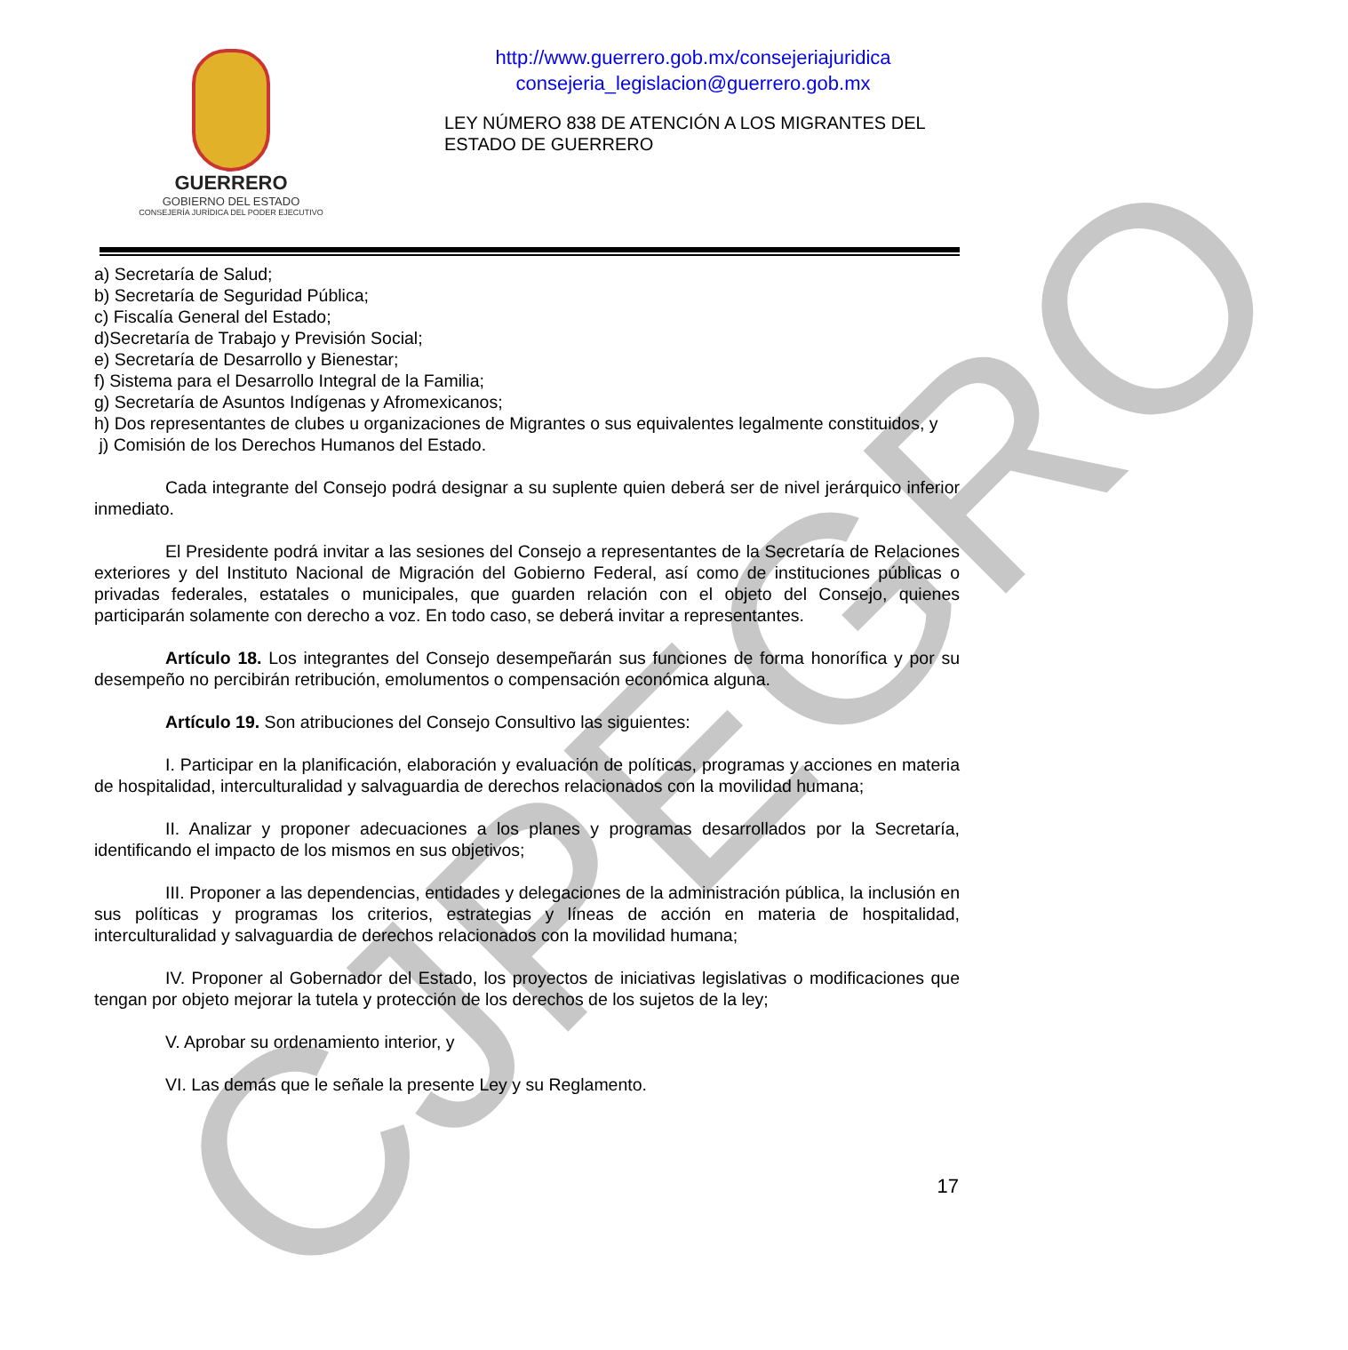GUERRERO
GOBIERNO DEL ESTADO
CONSEJERÍA JURÍDICA DEL PODER EJECUTIVO
http://www.guerrero.gob.mx/consejeriajuridica
consejeria_legislacion@guerrero.gob.mx
LEY NÚMERO 838 DE ATENCIÓN A LOS MIGRANTES DEL ESTADO DE GUERRERO
a) Secretaría de Salud;
b) Secretaría de Seguridad Pública;
c) Fiscalía General del Estado;
d)Secretaría de Trabajo y Previsión Social;
e) Secretaría de Desarrollo y Bienestar;
f) Sistema para el Desarrollo Integral de la Familia;
g) Secretaría de Asuntos Indígenas y Afromexicanos;
h) Dos representantes de clubes u organizaciones de Migrantes o sus equivalentes legalmente constituidos, y
j) Comisión de los Derechos Humanos del Estado.
Cada integrante del Consejo podrá designar a su suplente quien deberá ser de nivel jerárquico inferior inmediato.
El Presidente podrá invitar a las sesiones del Consejo a representantes de la Secretaría de Relaciones exteriores y del Instituto Nacional de Migración del Gobierno Federal, así como de instituciones públicas o privadas federales, estatales o municipales, que guarden relación con el objeto del Consejo, quienes participarán solamente con derecho a voz. En todo caso, se deberá invitar a representantes.
Artículo 18. Los integrantes del Consejo desempeñarán sus funciones de forma honorífica y por su desempeño no percibirán retribución, emolumentos o compensación económica alguna.
Artículo 19. Son atribuciones del Consejo Consultivo las siguientes:
I. Participar en la planificación, elaboración y evaluación de políticas, programas y acciones en materia de hospitalidad, interculturalidad y salvaguardia de derechos relacionados con la movilidad humana;
II. Analizar y proponer adecuaciones a los planes y programas desarrollados por la Secretaría, identificando el impacto de los mismos en sus objetivos;
III. Proponer a las dependencias, entidades y delegaciones de la administración pública, la inclusión en sus políticas y programas los criterios, estrategias y líneas de acción en materia de hospitalidad, interculturalidad y salvaguardia de derechos relacionados con la movilidad humana;
IV. Proponer al Gobernador del Estado, los proyectos de iniciativas legislativas o modificaciones que tengan por objeto mejorar la tutela y protección de los derechos de los sujetos de la ley;
V. Aprobar su ordenamiento interior, y
VI. Las demás que le señale la presente Ley y su Reglamento.
CJPEGRO 17